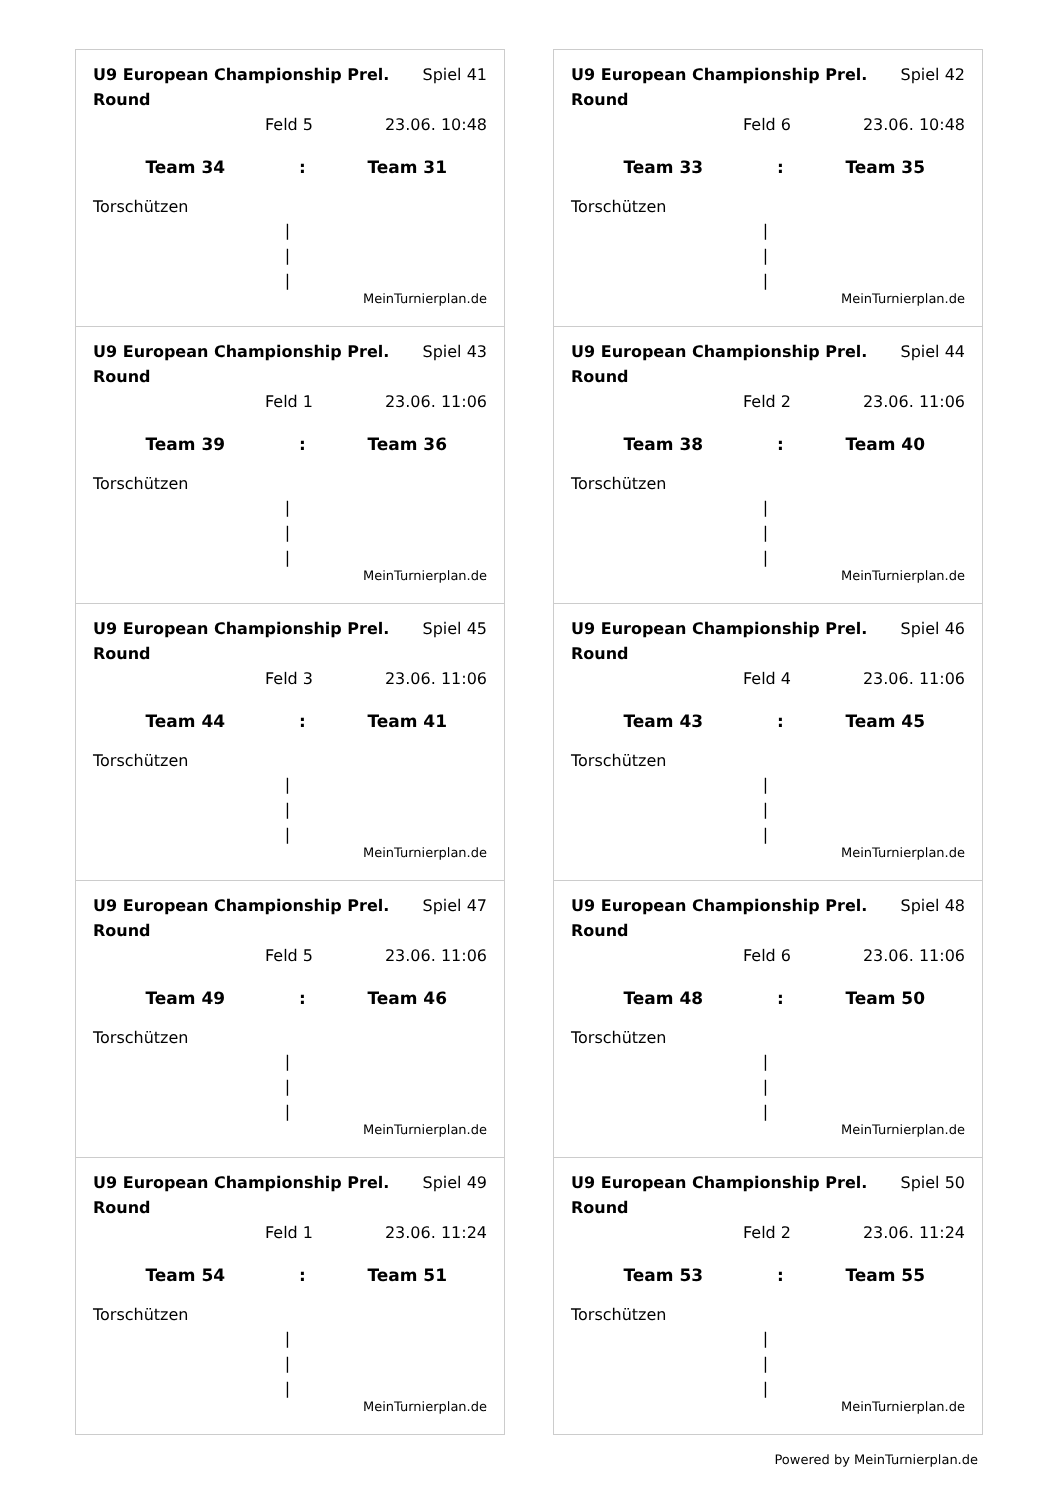U9 European Championship Prel. Round Spiel 41
Feld 5 23.06. 10:48
Team 34: Team 31
Torschützen
|
|
|
MeinTurnierplan.de
U9 European Championship Prel. Round Spiel 42
Feld 6 23.06. 10:48
Team 33: Team 35
Torschützen
|
|
|
MeinTurnierplan.de
U9 European Championship Prel. Round Spiel 43
Feld 1 23.06. 11:06
Team 39: Team 36
Torschützen
|
|
|
MeinTurnierplan.de
U9 European Championship Prel. Round Spiel 44
Feld 2 23.06. 11:06
Team 38: Team 40
Torschützen
|
|
|
MeinTurnierplan.de
U9 European Championship Prel. Round Spiel 45
Feld 3 23.06. 11:06
Team 44: Team 41
Torschützen
|
|
|
MeinTurnierplan.de
U9 European Championship Prel. Round Spiel 46
Feld 4 23.06. 11:06
Team 43: Team 45
Torschützen
|
|
|
MeinTurnierplan.de
U9 European Championship Prel. Round Spiel 47
Feld 5 23.06. 11:06
Team 49: Team 46
Torschützen
|
|
|
MeinTurnierplan.de
U9 European Championship Prel. Round Spiel 48
Feld 6 23.06. 11:06
Team 48: Team 50
Torschützen
|
|
|
MeinTurnierplan.de
U9 European Championship Prel. Round Spiel 49
Feld 1 23.06. 11:24
Team 54: Team 51
Torschützen
|
|
|
MeinTurnierplan.de
U9 European Championship Prel. Round Spiel 50
Feld 2 23.06. 11:24
Team 53: Team 55
Torschützen
|
|
|
MeinTurnierplan.de
Powered by MeinTurnierplan.de